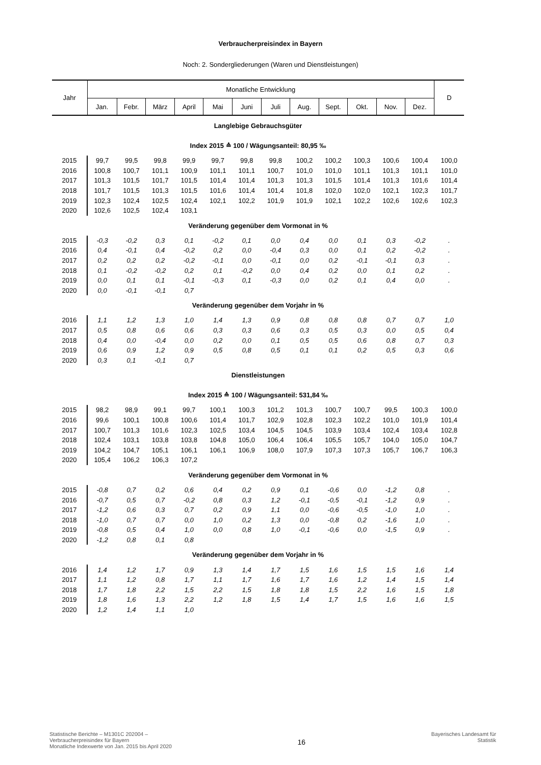Verbraucherpreisindex in Bayern
Noch: 2. Sondergliederungen (Waren und Dienstleistungen)
| Jahr | Monatliche Entwicklung | | | | | | | | | | | | D |
| --- | --- | --- | --- | --- | --- | --- | --- | --- | --- | --- | --- | --- | --- |
| | Jan. | Febr. | März | April | Mai | Juni | Juli | Aug. | Sept. | Okt. | Nov. | Dez. | |
| Langlebige Gebrauchsgüter | | | | | | | | | | | | | |
| Index 2015 ≙ 100 / Wägungsanteil: 80,95 ‰ | | | | | | | | | | | | | |
| 2015 | 99,7 | 99,5 | 99,8 | 99,9 | 99,7 | 99,8 | 99,8 | 100,2 | 100,2 | 100,3 | 100,6 | 100,4 | 100,0 |
| 2016 | 100,8 | 100,7 | 101,1 | 100,9 | 101,1 | 101,1 | 100,7 | 101,0 | 101,0 | 101,1 | 101,3 | 101,1 | 101,0 |
| 2017 | 101,3 | 101,5 | 101,7 | 101,5 | 101,4 | 101,4 | 101,3 | 101,3 | 101,5 | 101,4 | 101,3 | 101,6 | 101,4 |
| 2018 | 101,7 | 101,5 | 101,3 | 101,5 | 101,6 | 101,4 | 101,4 | 101,8 | 102,0 | 102,0 | 102,1 | 102,3 | 101,7 |
| 2019 | 102,3 | 102,4 | 102,5 | 102,4 | 102,1 | 102,2 | 101,9 | 101,9 | 102,1 | 102,2 | 102,6 | 102,6 | 102,3 |
| 2020 | 102,6 | 102,5 | 102,4 | 103,1 | | | | | | | | | |
| Veränderung gegenüber dem Vormonat in % | | | | | | | | | | | | | |
| 2015 | -0,3 | -0,2 | 0,3 | 0,1 | -0,2 | 0,1 | 0,0 | 0,4 | 0,0 | 0,1 | 0,3 | -0,2 | . |
| 2016 | 0,4 | -0,1 | 0,4 | -0,2 | 0,2 | 0,0 | -0,4 | 0,3 | 0,0 | 0,1 | 0,2 | -0,2 | . |
| 2017 | 0,2 | 0,2 | 0,2 | -0,2 | -0,1 | 0,0 | -0,1 | 0,0 | 0,2 | -0,1 | -0,1 | 0,3 | . |
| 2018 | 0,1 | -0,2 | -0,2 | 0,2 | 0,1 | -0,2 | 0,0 | 0,4 | 0,2 | 0,0 | 0,1 | 0,2 | . |
| 2019 | 0,0 | 0,1 | 0,1 | -0,1 | -0,3 | 0,1 | -0,3 | 0,0 | 0,2 | 0,1 | 0,4 | 0,0 | . |
| 2020 | 0,0 | -0,1 | -0,1 | 0,7 | | | | | | | | | |
| Veränderung gegenüber dem Vorjahr in % | | | | | | | | | | | | | |
| 2016 | 1,1 | 1,2 | 1,3 | 1,0 | 1,4 | 1,3 | 0,9 | 0,8 | 0,8 | 0,8 | 0,7 | 0,7 | 1,0 |
| 2017 | 0,5 | 0,8 | 0,6 | 0,6 | 0,3 | 0,3 | 0,6 | 0,3 | 0,5 | 0,3 | 0,0 | 0,5 | 0,4 |
| 2018 | 0,4 | 0,0 | -0,4 | 0,0 | 0,2 | 0,0 | 0,1 | 0,5 | 0,5 | 0,6 | 0,8 | 0,7 | 0,3 |
| 2019 | 0,6 | 0,9 | 1,2 | 0,9 | 0,5 | 0,8 | 0,5 | 0,1 | 0,1 | 0,2 | 0,5 | 0,3 | 0,6 |
| 2020 | 0,3 | 0,1 | -0,1 | 0,7 | | | | | | | | | |
| Dienstleistungen | | | | | | | | | | | | | |
| Index 2015 ≙ 100 / Wägungsanteil: 531,84 ‰ | | | | | | | | | | | | | |
| 2015 | 98,2 | 98,9 | 99,1 | 99,7 | 100,1 | 100,3 | 101,2 | 101,3 | 100,7 | 100,7 | 99,5 | 100,3 | 100,0 |
| 2016 | 99,6 | 100,1 | 100,8 | 100,6 | 101,4 | 101,7 | 102,9 | 102,8 | 102,3 | 102,2 | 101,0 | 101,9 | 101,4 |
| 2017 | 100,7 | 101,3 | 101,6 | 102,3 | 102,5 | 103,4 | 104,5 | 104,5 | 103,9 | 103,4 | 102,4 | 103,4 | 102,8 |
| 2018 | 102,4 | 103,1 | 103,8 | 103,8 | 104,8 | 105,0 | 106,4 | 106,4 | 105,5 | 105,7 | 104,0 | 105,0 | 104,7 |
| 2019 | 104,2 | 104,7 | 105,1 | 106,1 | 106,1 | 106,9 | 108,0 | 107,9 | 107,3 | 107,3 | 105,7 | 106,7 | 106,3 |
| 2020 | 105,4 | 106,2 | 106,3 | 107,2 | | | | | | | | | |
| Veränderung gegenüber dem Vormonat in % | | | | | | | | | | | | | |
| 2015 | -0,8 | 0,7 | 0,2 | 0,6 | 0,4 | 0,2 | 0,9 | 0,1 | -0,6 | 0,0 | -1,2 | 0,8 | . |
| 2016 | -0,7 | 0,5 | 0,7 | -0,2 | 0,8 | 0,3 | 1,2 | -0,1 | -0,5 | -0,1 | -1,2 | 0,9 | . |
| 2017 | -1,2 | 0,6 | 0,3 | 0,7 | 0,2 | 0,9 | 1,1 | 0,0 | -0,6 | -0,5 | -1,0 | 1,0 | . |
| 2018 | -1,0 | 0,7 | 0,7 | 0,0 | 1,0 | 0,2 | 1,3 | 0,0 | -0,8 | 0,2 | -1,6 | 1,0 | . |
| 2019 | -0,8 | 0,5 | 0,4 | 1,0 | 0,0 | 0,8 | 1,0 | -0,1 | -0,6 | 0,0 | -1,5 | 0,9 | . |
| 2020 | -1,2 | 0,8 | 0,1 | 0,8 | | | | | | | | | |
| Veränderung gegenüber dem Vorjahr in % | | | | | | | | | | | | | |
| 2016 | 1,4 | 1,2 | 1,7 | 0,9 | 1,3 | 1,4 | 1,7 | 1,5 | 1,6 | 1,5 | 1,5 | 1,6 | 1,4 |
| 2017 | 1,1 | 1,2 | 0,8 | 1,7 | 1,1 | 1,7 | 1,6 | 1,7 | 1,6 | 1,2 | 1,4 | 1,5 | 1,4 |
| 2018 | 1,7 | 1,8 | 2,2 | 1,5 | 2,2 | 1,5 | 1,8 | 1,8 | 1,5 | 2,2 | 1,6 | 1,5 | 1,8 |
| 2019 | 1,8 | 1,6 | 1,3 | 2,2 | 1,2 | 1,8 | 1,5 | 1,4 | 1,7 | 1,5 | 1,6 | 1,6 | 1,5 |
| 2020 | 1,2 | 1,4 | 1,1 | 1,0 | | | | | | | | | |
Statistische Berichte – M1301C 202004 –
Verbraucherpreisindex für Bayern
Monatliche Indexwerte von Jan. 2015 bis April 2020
16
Bayerisches Landesamt für
Statistik